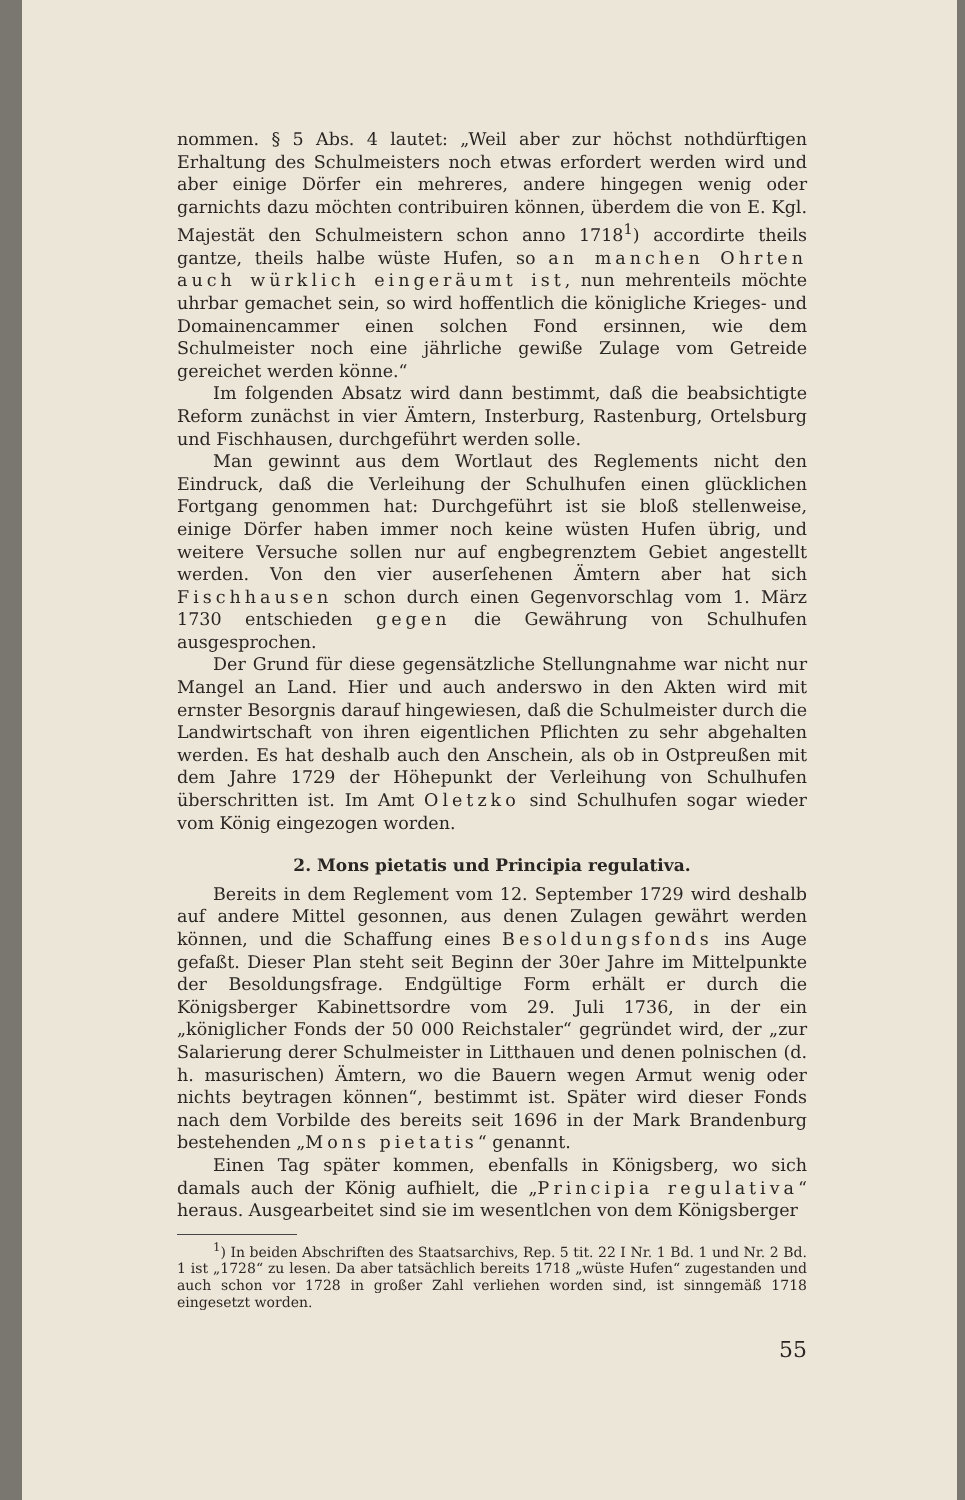nommen. § 5 Abs. 4 lautet: „Weil aber zur höchst nothdürftigen Erhaltung des Schulmeisters noch etwas erfordert werden wird und aber einige Dörfer ein mehreres, andere hingegen wenig oder garnichts dazu möchten contribuiren können, überdem die von E. Kgl. Majestät den Schulmeistern schon anno 1718<sup>1</sup>) accordirte theils gantze, theils halbe wüste Hufen, so an manchen Ohrten auch würklich eingeräumt ist, nun mehrenteils möchte uhrbar gemachet sein, so wird hoffentlich die königliche Krieges- und Domainencammer einen solchen Fond ersinnen, wie dem Schulmeister noch eine jährliche gewiße Zulage vom Getreide gereichet werden könne.“
Im folgenden Absatz wird dann bestimmt, daß die beabsichtigte Reform zunächst in vier Ämtern, Insterburg, Rastenburg, Ortelsburg und Fischhausen, durchgeführt werden solle.
Man gewinnt aus dem Wortlaut des Reglements nicht den Eindruck, daß die Verleihung der Schulhufen einen glücklichen Fortgang genommen hat: Durchgeführt ist sie bloß stellenweise, einige Dörfer haben immer noch keine wüsten Hufen übrig, und weitere Versuche sollen nur auf engbegrenztem Gebiet angestellt werden. Von den vier auserſehenen Ämtern aber hat sich Fischhausen schon durch einen Gegenvorschlag vom 1. März 1730 entschieden gegen die Gewährung von Schulhufen ausgesprochen.
Der Grund für diese gegensätzliche Stellungnahme war nicht nur Mangel an Land. Hier und auch anderswo in den Akten wird mit ernster Besorgnis darauf hingewiesen, daß die Schulmeister durch die Landwirtschaft von ihren eigentlichen Pflichten zu sehr abgehalten werden. Es hat deshalb auch den Anschein, als ob in Ostpreußen mit dem Jahre 1729 der Höhepunkt der Verleihung von Schulhufen überschritten ist. Im Amt Oletzko sind Schulhufen sogar wieder vom König eingezogen worden.
2. Mons pietatis und Principia regulativa.
Bereits in dem Reglement vom 12. September 1729 wird deshalb auf andere Mittel gesonnen, aus denen Zulagen gewährt werden können, und die Schaffung eines Besoldungsfonds ins Auge gefaßt. Dieser Plan steht seit Beginn der 30er Jahre im Mittelpunkte der Besoldungsfrage. Endgültige Form erhält er durch die Königsberger Kabinettsordre vom 29. Juli 1736, in der ein „königlicher Fonds der 50 000 Reichstaler“ gegründet wird, der „zur Salarierung derer Schulmeister in Litthauen und denen polnischen (d. h. masurischen) Ämtern, wo die Bauern wegen Armut wenig oder nichts beytragen können“, bestimmt ist. Später wird dieser Fonds nach dem Vorbilde des bereits seit 1696 in der Mark Brandenburg bestehenden „Mons pietatis“ genannt.
Einen Tag später kommen, ebenfalls in Königsberg, wo sich damals auch der König aufhielt, die „Principia regulativa“ heraus. Ausgearbeitet sind sie im wesentlchen von dem Königsberger
<sup>1</sup>) In beiden Abschriften des Staatsarchivs, Rep. 5 tit. 22 I Nr. 1 Bd. 1 und Nr. 2 Bd. 1 ist „1728“ zu lesen. Da aber tatsächlich bereits 1718 „wüste Hufen“ zugestanden und auch schon vor 1728 in großer Zahl verliehen worden sind, ist sinngemäß 1718 eingesetzt worden.
55